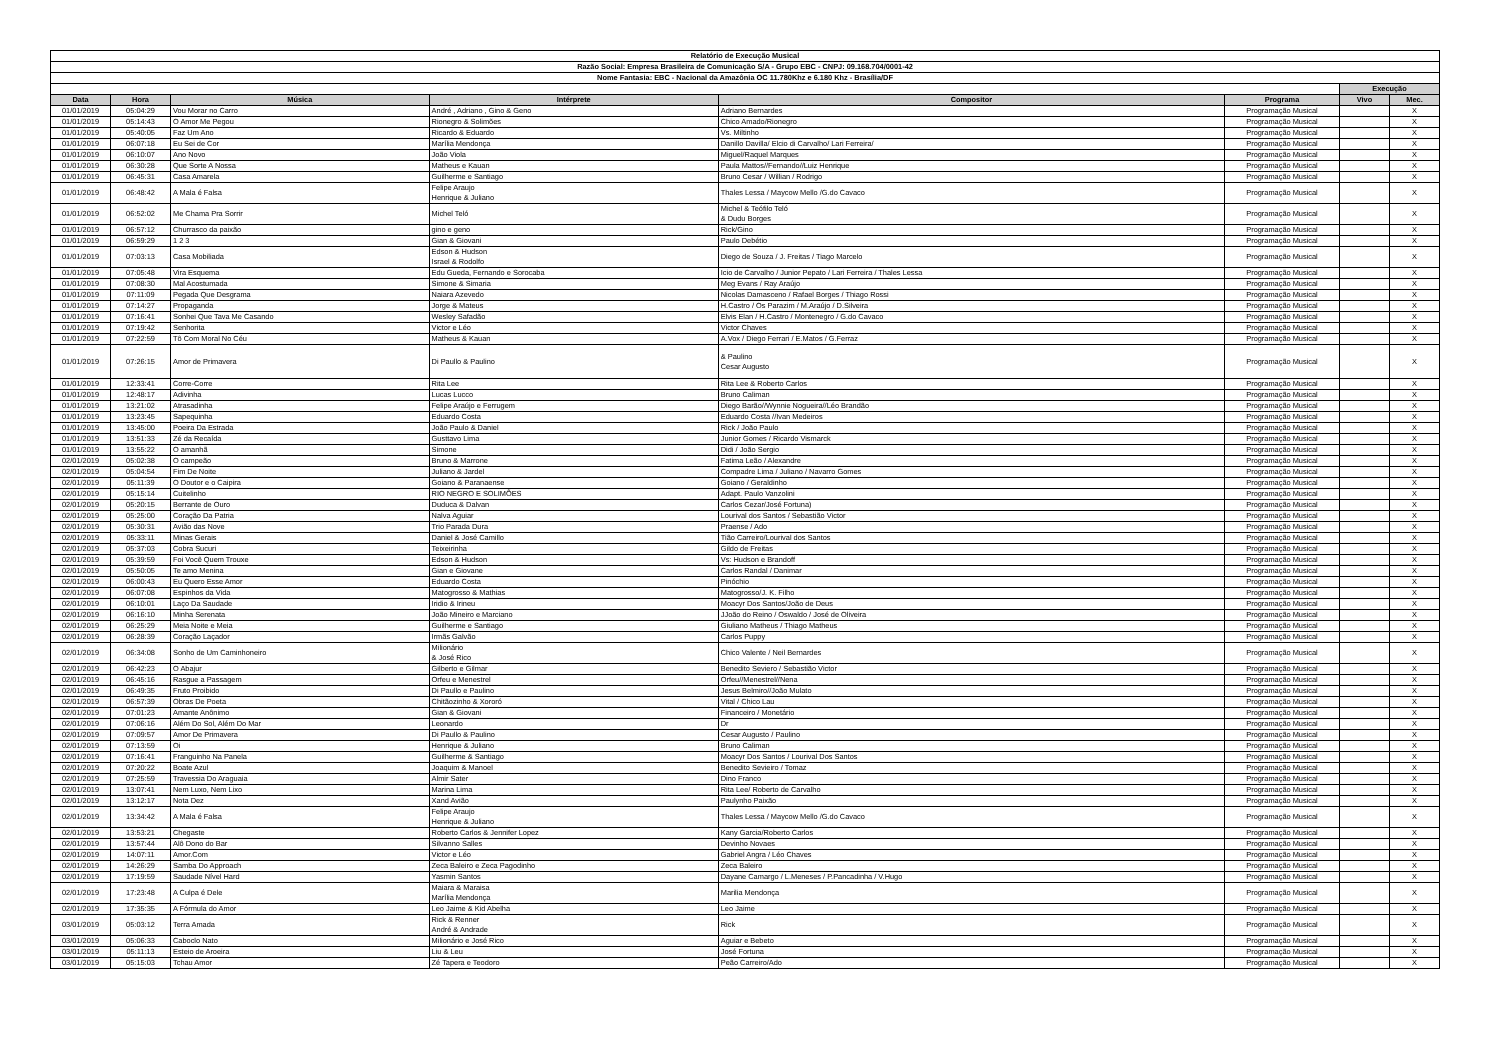| Relatório de Execução Musical | | | | | | | |
| Razão Social: Empresa Brasileira de Comunicação S/A - Grupo EBC - CNPJ: 09.168.704/0001-42 | | | | | | | |
| Nome Fantasia: EBC - Nacional da Amazônia OC 11.780Khz e 6.180 Khz - Brasília/DF | | | | | | | |
| | | | | | | Execução | |
| Data | Hora | Música | Intérprete | Compositor | Programa | Vivo | Mec. |
| 01/01/2019 | 05:04:29 | Vou Morar no Carro | André , Adriano , Gino & Geno | Adriano Bernardes | Programação Musical | | X |
| 01/01/2019 | 05:14:43 | O Amor Me Pegou | Rionegro & Solimões | Chico Amado/Rionegro | Programação Musical | | X |
| 01/01/2019 | 05:40:05 | Faz Um Ano | Ricardo & Eduardo | Vs. Miltinho | Programação Musical | | X |
| 01/01/2019 | 06:07:18 | Eu Sei de Cor | Marília Mendonça | Danillo Davilla/ Elcio di Carvalho/ Lari Ferreira/ | Programação Musical | | X |
| 01/01/2019 | 06:10:07 | Ano Novo | João Viola | Miguel/Raquel Marques | Programação Musical | | X |
| 01/01/2019 | 06:30:28 | Que Sorte A Nossa | Matheus e Kauan | Paula Mattos//Fernando//Luiz Henrique | Programação Musical | | X |
| 01/01/2019 | 06:45:31 | Casa Amarela | Guilherme e Santiago | Bruno Cesar / Willian / Rodrigo | Programação Musical | | X |
| 01/01/2019 | 06:48:42 | A Mala é Falsa | Felipe Araujo Henrique & Juliano | Thales Lessa / Maycow Mello /G.do Cavaco | Programação Musical | | X |
| 01/01/2019 | 06:52:02 | Me Chama Pra Sorrir | Michel Teló | Michel & Teófilo Teló & Dudu Borges | Programação Musical | | X |
| 01/01/2019 | 06:57:12 | Churrasco da paixão | gino e geno | Rick/Gino | Programação Musical | | X |
| 01/01/2019 | 06:59:29 | 1 2 3 | Gian & Giovani | Paulo Debétio | Programação Musical | | X |
| 01/01/2019 | 07:03:13 | Casa Mobiliada | Edson & Hudson Israel & Rodolfo | Diego de Souza / J. Freitas / Tiago Marcelo | Programação Musical | | X |
| 01/01/2019 | 07:05:48 | Vira Esquema | Edu Gueda, Fernando e Sorocaba | Icio de Carvalho / Junior Pepato / Lari Ferreira / Thales Lessa | Programação Musical | | X |
| 01/01/2019 | 07:08:30 | Mal Acostumada | Simone & Simaria | Meg Evans / Ray Araújo | Programação Musical | | X |
| 01/01/2019 | 07:11:09 | Pegada Que Desgrama | Naiara Azevedo | Nicolas Damasceno / Rafael Borges / Thiago Rossi | Programação Musical | | X |
| 01/01/2019 | 07:14:27 | Propaganda | Jorge & Mateus | H.Castro / Os Parazim / M.Araújo / D.Silveira | Programação Musical | | X |
| 01/01/2019 | 07:16:41 | Sonhei Que Tava Me Casando | Wesley Safadão | Elvis Elan / H.Castro / Montenegro / G.do Cavaco | Programação Musical | | X |
| 01/01/2019 | 07:19:42 | Senhorita | Victor e Léo | Victor Chaves | Programação Musical | | X |
| 01/01/2019 | 07:22:59 | Tô Com Moral No Céu | Matheus & Kauan | A.Vox / Diego Ferrari / E.Matos / G.Ferraz | Programação Musical | | X |
| 01/01/2019 | 07:26:15 | Amor de Primavera | Di Paullo & Paulino | & Paulino Cesar Augusto | Programação Musical | | X |
| 01/01/2019 | 12:33:41 | Corre-Corre | Rita Lee | Rita Lee & Roberto Carlos | Programação Musical | | X |
| 01/01/2019 | 12:48:17 | Adivinha | Lucas Lucco | Bruno Caliman | Programação Musical | | X |
| 01/01/2019 | 13:21:02 | Atrasadinha | Felipe Araújo e Ferrugem | Diego Barão//Wynnie Nogueira//Léo Brandão | Programação Musical | | X |
| 01/01/2019 | 13:23:45 | Sapequinha | Eduardo Costa | Eduardo Costa //Ivan Medeiros | Programação Musical | | X |
| 01/01/2019 | 13:45:00 | Poeira Da Estrada | João Paulo & Daniel | Rick / João Paulo | Programação Musical | | X |
| 01/01/2019 | 13:51:33 | Zé da Recaída | Gusttavo Lima | Junior Gomes / Ricardo Vismarck | Programação Musical | | X |
| 01/01/2019 | 13:55:22 | O amanhã | Simone | Didi / João Sergio | Programação Musical | | X |
| 02/01/2019 | 05:02:38 | O campeão | Bruno & Marrone | Fatima Leão / Alexandre | Programação Musical | | X |
| 02/01/2019 | 05:04:54 | Fim De Noite | Juliano & Jardel | Compadre Lima / Juliano / Navarro Gomes | Programação Musical | | X |
| 02/01/2019 | 05:11:39 | O Doutor e o Caipira | Goiano & Paranaense | Goiano / Geraldinho | Programação Musical | | X |
| 02/01/2019 | 05:15:14 | Cuitelinho | RIO NEGRO E SOLIMÕES | Adapt. Paulo Vanzolini | Programação Musical | | X |
| 02/01/2019 | 05:20:15 | Berrante de Ouro | Duduca & Dalvan | Carlos Cezar/José Fortuna) | Programação Musical | | X |
| 02/01/2019 | 05:25:00 | Coração Da Patria | Nalva Aguiar | Lourival dos Santos / Sebastião Victor | Programação Musical | | X |
| 02/01/2019 | 05:30:31 | Avião das Nove | Trio Parada Dura | Praense / Ado | Programação Musical | | X |
| 02/01/2019 | 05:33:11 | Minas Gerais | Daniel & José Camillo | Tião Carreiro/Lourival dos Santos | Programação Musical | | X |
| 02/01/2019 | 05:37:03 | Cobra Sucuri | Teixeirinha | Gildo de Freitas | Programação Musical | | X |
| 02/01/2019 | 05:39:59 | Foi Você Quem Trouxe | Edson & Hudson | Vs: Hudson e Brandoff | Programação Musical | | X |
| 02/01/2019 | 05:50:05 | Te amo Menina | Gian e Giovane | Carlos Randal / Danimar | Programação Musical | | X |
| 02/01/2019 | 06:00:43 | Eu Quero Esse Amor | Eduardo Costa | Pinóchio | Programação Musical | | X |
| 02/01/2019 | 06:07:08 | Espinhos da Vida | Matogrosso & Mathias | Matogrosso/J. K. Filho | Programação Musical | | X |
| 02/01/2019 | 06:10:01 | Laço Da Saudade | Iridio & Irineu | Moacyr Dos Santos/João de Deus | Programação Musical | | X |
| 02/01/2019 | 06:16:10 | Minha Serenata | João Mineiro e Marciano | JJoão do Reino / Oswaldo / José de Oliveira | Programação Musical | | X |
| 02/01/2019 | 06:25:29 | Meia Noite e Meia | Guilherme e Santiago | Giuliano Matheus / Thiago Matheus | Programação Musical | | X |
| 02/01/2019 | 06:28:39 | Coração Laçador | Irmãs Galvão | Carlos Puppy | Programação Musical | | X |
| 02/01/2019 | 06:34:08 | Sonho de Um Caminhoneiro | Milionário & José Rico | Chico Valente / Neil Bernardes | Programação Musical | | X |
| 02/01/2019 | 06:42:23 | O Abajur | Gilberto e Gilmar | Benedito Seviero / Sebastião Victor | Programação Musical | | X |
| 02/01/2019 | 06:45:16 | Rasgue a Passagem | Orfeu e Menestrel | Orfeu//Menestrel//Nena | Programação Musical | | X |
| 02/01/2019 | 06:49:35 | Fruto Proibido | Di Paullo e Paulino | Jesus Belmiro//João Mulato | Programação Musical | | X |
| 02/01/2019 | 06:57:39 | Obras De Poeta | Chitãozinho & Xororó | Vital / Chico Lau | Programação Musical | | X |
| 02/01/2019 | 07:01:23 | Amante Anônimo | Gian & Giovani | Financeiro / Monetário | Programação Musical | | X |
| 02/01/2019 | 07:06:16 | Além Do Sol, Além Do Mar | Leonardo | Dr | Programação Musical | | X |
| 02/01/2019 | 07:09:57 | Amor De Primavera | Di Paullo & Paulino | Cesar Augusto / Paulino | Programação Musical | | X |
| 02/01/2019 | 07:13:59 | Oi | Henrique & Juliano | Bruno Caliman | Programação Musical | | X |
| 02/01/2019 | 07:16:41 | Franguinho Na Panela | Guilherme & Santiago | Moacyr Dos Santos / Lourival Dos Santos | Programação Musical | | X |
| 02/01/2019 | 07:20:22 | Boate Azul | Joaquim & Manoel | Benedito Sevieiro / Tomaz | Programação Musical | | X |
| 02/01/2019 | 07:25:59 | Travessia Do Araguaia | Almir Sater | Dino Franco | Programação Musical | | X |
| 02/01/2019 | 13:07:41 | Nem Luxo, Nem Lixo | Marina Lima | Rita Lee/ Roberto de Carvalho | Programação Musical | | X |
| 02/01/2019 | 13:12:17 | Nota Dez | Xand Avião | Paulynho Paixão | Programação Musical | | X |
| 02/01/2019 | 13:34:42 | A Mala é Falsa | Felipe Araujo Henrique & Juliano | Thales Lessa / Maycow Mello /G.do Cavaco | Programação Musical | | X |
| 02/01/2019 | 13:53:21 | Chegaste | Roberto Carlos & Jennifer Lopez | Kany Garcia/Roberto Carlos | Programação Musical | | X |
| 02/01/2019 | 13:57:44 | Alô Dono do Bar | Silvanno Salles | Devinho Novaes | Programação Musical | | X |
| 02/01/2019 | 14:07:11 | Amor.Com | Victor e Léo | Gabriel Angra / Léo Chaves | Programação Musical | | X |
| 02/01/2019 | 14:26:29 | Samba Do Approach | Zeca Baleiro e Zeca Pagodinho | Zeca Baleiro | Programação Musical | | X |
| 02/01/2019 | 17:19:59 | Saudade Nível Hard | Yasmin Santos | Dayane Camargo / L.Meneses / P.Pancadinha / V.Hugo | Programação Musical | | X |
| 02/01/2019 | 17:23:48 | A Culpa é Dele | Maiara & Maraisa Marília Mendonça | Marilia Mendonça | Programação Musical | | X |
| 02/01/2019 | 17:35:35 | A Fórmula do Amor | Leo Jaime & Kid Abelha | Leo Jaime | Programação Musical | | X |
| 03/01/2019 | 05:03:12 | Terra Amada | Rick & Renner André & Andrade | Rick | Programação Musical | | X |
| 03/01/2019 | 05:06:33 | Caboclo Nato | Milionário e José Rico | Aguiar e Bebeto | Programação Musical | | X |
| 03/01/2019 | 05:11:13 | Esteio de Aroeira | Liu & Leu | José Fortuna | Programação Musical | | X |
| 03/01/2019 | 05:15:03 | Tchau Amor | Zé Tapera e Teodoro | Peão Carreiro/Ado | Programação Musical | | X |